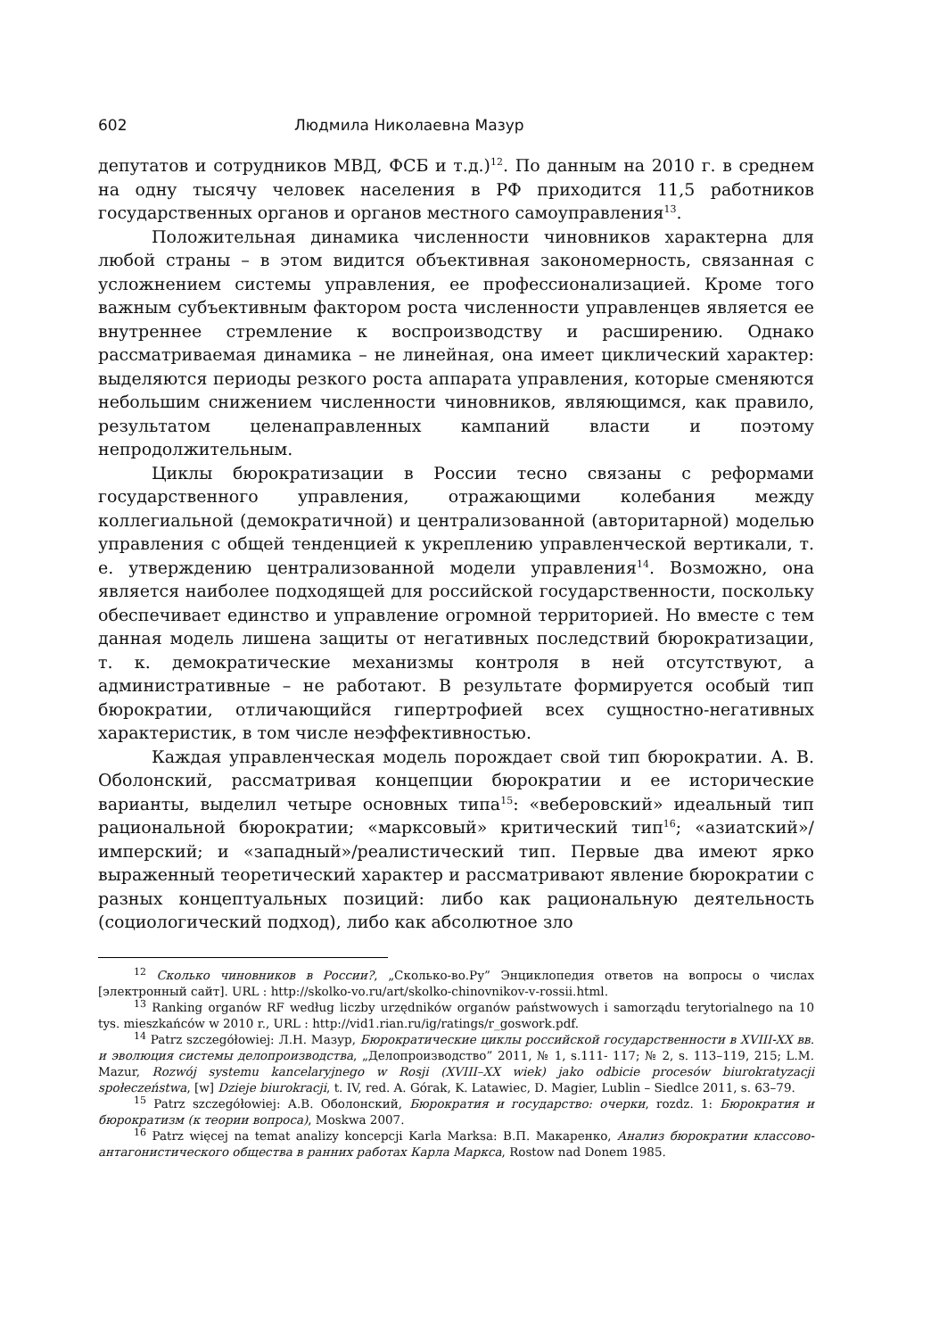602 Людмила Николаевна Мазур
депутатов и сотрудников МВД, ФСБ и т.д.)<sup>12</sup>. По данным на 2010 г. в среднем на одну тысячу человек населения в РФ приходится 11,5 работников государственных органов и органов местного самоуправления<sup>13</sup>.
Положительная динамика численности чиновников характерна для любой страны – в этом видится объективная закономерность, связанная с усложнением системы управления, ее профессионализацией. Кроме того важным субъективным фактором роста численности управленцев является ее внутреннее стремление к воспроизводству и расширению. Однако рассматриваемая динамика – не линейная, она имеет циклический характер: выделяются периоды резкого роста аппарата управления, которые сменяются небольшим снижением численности чиновников, являющимся, как правило, результатом целенаправленных кампаний власти и поэтому непродолжительным.
Циклы бюрократизации в России тесно связаны с реформами государственного управления, отражающими колебания между коллегиальной (демократичной) и централизованной (авторитарной) моделью управления с общей тенденцией к укреплению управленческой вертикали, т. е. утверждению централизованной модели управления<sup>14</sup>. Возможно, она является наиболее подходящей для российской государственности, поскольку обеспечивает единство и управление огромной территорией. Но вместе с тем данная модель лишена защиты от негативных последствий бюрократизации, т. к. демократические механизмы контроля в ней отсутствуют, а административные – не работают. В результате формируется особый тип бюрократии, отличающийся гипертрофией всех сущностно-негативных характеристик, в том числе неэффективностью.
Каждая управленческая модель порождает свой тип бюрократии. А. В. Оболонский, рассматривая концепции бюрократии и ее исторические варианты, выделил четыре основных типа<sup>15</sup>: «веберовский» идеальный тип рациональной бюрократии; «марксовый» критический тип<sup>16</sup>; «азиатский»/имперский; и «западный»/реалистический тип. Первые два имеют ярко выраженный теоретический характер и рассматривают явление бюрократии с разных концептуальных позиций: либо как рациональную деятельность (социологический подход), либо как абсолютное зло
<sup>12</sup> Сколько чиновников в России?, „Сколько-во.Ру” Энциклопедия ответов на вопросы о числах [электронный сайт]. URL : http://skolko-vo.ru/art/skolko-chinovnikov-v-rossii.html.
<sup>13</sup> Ranking organów RF według liczby urzędników organów państwowych i samorządu terytorialnego na 10 tys. mieszkańców w 2010 r., URL : http://vid1.rian.ru/ig/ratings/r_goswork.pdf.
<sup>14</sup> Patrz szczegółowiej: Л.Н. Мазур, Бюрократические циклы российской государственности в XVIII-XX вв. и эволюция системы делопроизводства, „Делопроизводство” 2011, № 1, s.111- 117; № 2, s. 113–119, 215; L.M. Mazur, Rozwój systemu kancelaryjnego w Rosji (XVIII–XX wiek) jako odbicie procesów biurokratyzacji społeczeństwa, [w] Dzieje biurokracji, t. IV, red. A. Górak, K. Latawiec, D. Magier, Lublin – Siedlce 2011, s. 63–79.
<sup>15</sup> Patrz szczegółowiej: А.В. Оболонский, Бюрократия и государство: очерки, rozdz. 1: Бюрократия и бюрократизм (к теории вопроса), Moskwa 2007.
<sup>16</sup> Patrz więcej na temat analizy koncepcji Karla Marksa: В.П. Макаренко, Анализ бюрократии классово-антагонистического общества в ранних работах Карла Маркса, Rostow nad Donem 1985.